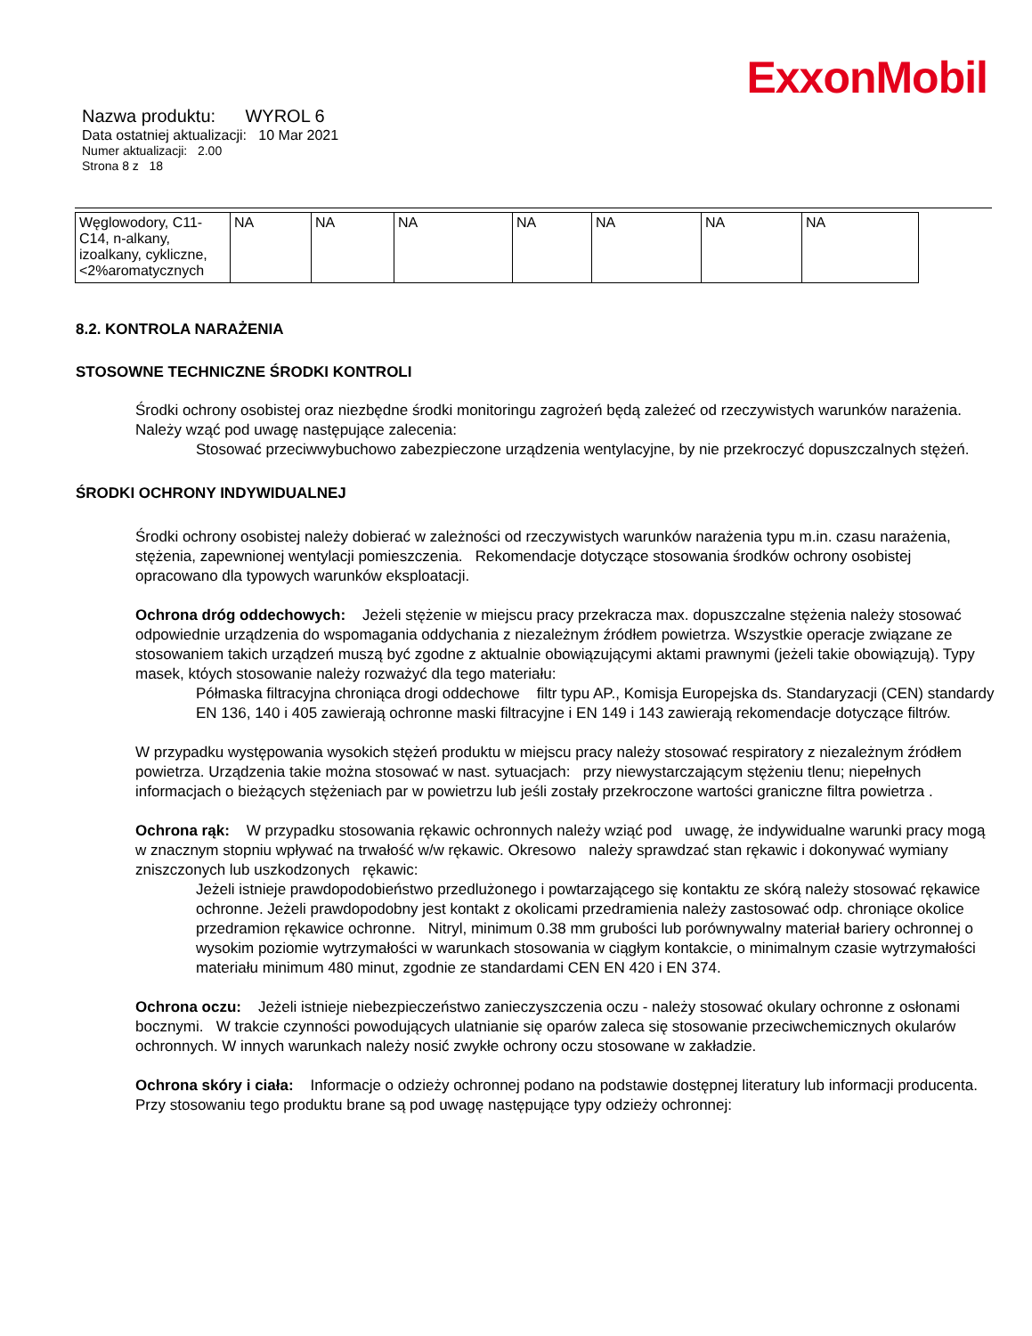ExxonMobil
Nazwa produktu: WYROL 6
Data ostatniej aktualizacji: 10 Mar 2021
Numer aktualizacji: 2.00
Strona 8 z 18
| Węglowodory, C11-C14, n-alkany, izoalkany, cykliczne, <2%aromatycznych | NA | NA | NA | NA | NA | NA | NA |
8.2. KONTROLA NARAŻENIA
STOSOWNE TECHNICZNE ŚRODKI KONTROLI
Środki ochrony osobistej oraz niezbędne środki monitoringu zagrożeń będą zależeć od rzeczywistych warunków narażenia. Należy wząć pod uwagę następujące zalecenia:
Stosować przeciwwybuchowo zabezpieczone urządzenia wentylacyjne, by nie przekroczyć dopuszczalnych stężeń.
ŚRODKI OCHRONY INDYWIDUALNEJ
Środki ochrony osobistej należy dobierać w zależności od rzeczywistych warunków narażenia typu m.in. czasu narażenia, stężenia, zapewnionej wentylacji pomieszczenia. Rekomendacje dotyczące stosowania środków ochrony osobistej opracowano dla typowych warunków eksploatacji.
Ochrona dróg oddechowych: Jeżeli stężenie w miejscu pracy przekracza max. dopuszczalne stężenia należy stosować odpowiednie urządzenia do wspomagania oddychania z niezależnym źródłem powietrza. Wszystkie operacje związane ze stosowaniem takich urządzeń muszą być zgodne z aktualnie obowiązującymi aktami prawnymi (jeżeli takie obowiązują). Typy masek, ktόych stosowanie należy rozważyć dla tego materiału:
Półmaska filtracyjna chroniąca drogi oddechowe filtr typu AP., Komisja Europejska ds. Standaryzacji (CEN) standardy EN 136, 140 i 405 zawierają ochronne maski filtracyjne i EN 149 i 143 zawierają rekomendacje dotyczące filtrów.
W przypadku występowania wysokich stężeń produktu w miejscu pracy należy stosować respiratory z niezależnym źródłem powietrza. Urządzenia takie można stosować w nast. sytuacjach: przy niewystarczającym stężeniu tlenu; niepełnych informacjach o bieżących stężeniach par w powietrzu lub jeśli zostały przekroczone wartości graniczne filtra powietrza .
Ochrona rąk: W przypadku stosowania rękawic ochronnych należy wziąć pod uwagę, że indywidualne warunki pracy mogą w znacznym stopniu wpływać na trwałość w/w rękawic. Okresowo należy sprawdzać stan rękawic i dokonywać wymiany zniszczonych lub uszkodzonych rękawic:
Jeżeli istnieje prawdopodobieństwo przedlużonego i powtarzającego się kontaktu ze skórą należy stosować rękawice ochronne. Jeżeli prawdopodobny jest kontakt z okolicami przedramienia należy zastosować odp. chroniące okolice przedramion rękawice ochronne. Nitryl, minimum 0.38 mm grubości lub porównywalny materiał bariery ochronnej o wysokim poziomie wytrzymałości w warunkach stosowania w ciągłym kontakcie, o minimalnym czasie wytrzymałości materiału minimum 480 minut, zgodnie ze standardami CEN EN 420 i EN 374.
Ochrona oczu: Jeżeli istnieje niebezpieczeństwo zanieczyszczenia oczu - należy stosować okulary ochronne z osłonami bocznymi. W trakcie czynności powodujących ulatnianie się oparów zaleca się stosowanie przeciwchemicznych okularów ochronnych. W innych warunkach należy nosić zwykłe ochrony oczu stosowane w zakładzie.
Ochrona skóry i ciała: Informacje o odzieży ochronnej podano na podstawie dostępnej literatury lub informacji producenta. Przy stosowaniu tego produktu brane są pod uwagę następujące typy odzieży ochronnej: